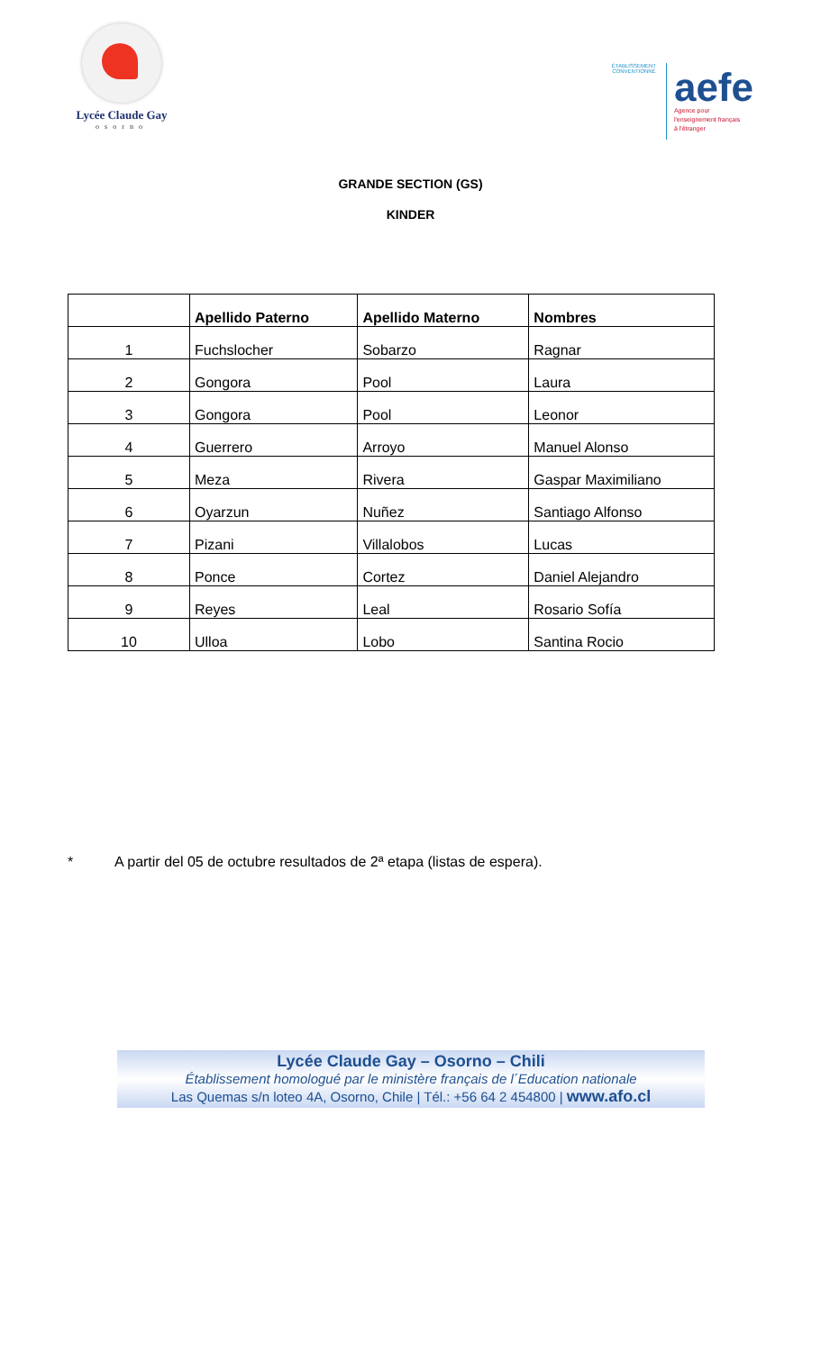Lycée Claude Gay
osorno
ÉTABLISSEMENT CONVENTIONNÉ
aefe
Agence pour
l'enseignement français
à l'étranger
GRANDE SECTION (GS)
KINDER
| | Apellido Paterno | Apellido Materno | Nombres |
| --- | --- | --- | --- |
| 1 | Fuchslocher | Sobarzo | Ragnar |
| 2 | Gongora | Pool | Laura |
| 3 | Gongora | Pool | Leonor |
| 4 | Guerrero | Arroyo | Manuel Alonso |
| 5 | Meza | Rivera | Gaspar Maximiliano |
| 6 | Oyarzun | Nuñez | Santiago Alfonso |
| 7 | Pizani | Villalobos | Lucas |
| 8 | Ponce | Cortez | Daniel Alejandro |
| 9 | Reyes | Leal | Rosario Sofía |
| 10 | Ulloa | Lobo | Santina Rocio |
* A partir del 05 de octubre resultados de 2ª etapa (listas de espera).
Lycée Claude Gay – Osorno – Chili
Établissement homologué par le ministère français de l´Education nationale
Las Quemas s/n loteo 4A, Osorno, Chile | Tél.: +56 64 2 454800 | www.afo.cl